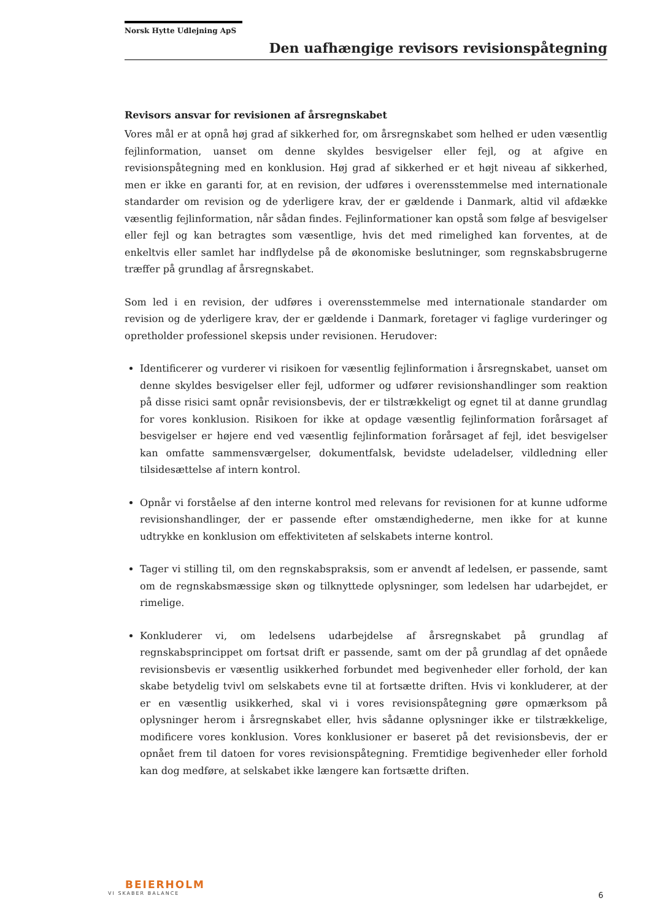Norsk Hytte Udlejning ApS
Den uafhængige revisors revisionspåtegning
Revisors ansvar for revisionen af årsregnskabet
Vores mål er at opnå høj grad af sikkerhed for, om årsregnskabet som helhed er uden væsentlig fejlinformation, uanset om denne skyldes besvigelser eller fejl, og at afgive en revisionspåtegning med en konklusion. Høj grad af sikkerhed er et højt niveau af sikkerhed, men er ikke en garanti for, at en revision, der udføres i overensstemmelse med internationale standarder om revision og de yderligere krav, der er gældende i Danmark, altid vil afdække væsentlig fejlinformation, når sådan findes. Fejlinformationer kan opstå som følge af besvigelser eller fejl og kan betragtes som væsentlige, hvis det med rimelighed kan forventes, at de enkeltvis eller samlet har indflydelse på de økonomiske beslutninger, som regnskabsbrugerne træffer på grundlag af årsregnskabet.
Som led i en revision, der udføres i overensstemmelse med internationale standarder om revision og de yderligere krav, der er gældende i Danmark, foretager vi faglige vurderinger og opretholder professionel skepsis under revisionen. Herudover:
Identificerer og vurderer vi risikoen for væsentlig fejlinformation i årsregnskabet, uanset om denne skyldes besvigelser eller fejl, udformer og udfører revisionshandlinger som reaktion på disse risici samt opnår revisionsbevis, der er tilstrækkeligt og egnet til at danne grundlag for vores konklusion. Risikoen for ikke at opdage væsentlig fejlinformation forårsaget af besvigelser er højere end ved væsentlig fejlinformation forårsaget af fejl, idet besvigelser kan omfatte sammensværgelser, dokumentfalsk, bevidste udeladelser, vildledning eller tilsidesættelse af intern kontrol.
Opnår vi forståelse af den interne kontrol med relevans for revisionen for at kunne udforme revisionshandlinger, der er passende efter omstændighederne, men ikke for at kunne udtrykke en konklusion om effektiviteten af selskabets interne kontrol.
Tager vi stilling til, om den regnskabspraksis, som er anvendt af ledelsen, er passende, samt om de regnskabsmæssige skøn og tilknyttede oplysninger, som ledelsen har udarbejdet, er rimelige.
Konkluderer vi, om ledelsens udarbejdelse af årsregnskabet på grundlag af regnskabsprincippet om fortsat drift er passende, samt om der på grundlag af det opnåede revisionsbevis er væsentlig usikkerhed forbundet med begivenheder eller forhold, der kan skabe betydelig tvivl om selskabets evne til at fortsætte driften. Hvis vi konkluderer, at der er en væsentlig usikkerhed, skal vi i vores revisionspåtegning gøre opmærksom på oplysninger herom i årsregnskabet eller, hvis sådanne oplysninger ikke er tilstrækkelige, modificere vores konklusion. Vores konklusioner er baseret på det revisionsbevis, der er opnået frem til datoen for vores revisionspåtegning. Fremtidige begivenheder eller forhold kan dog medføre, at selskabet ikke længere kan fortsætte driften.
BEIERHOLM
VI SKABER BALANCE
6